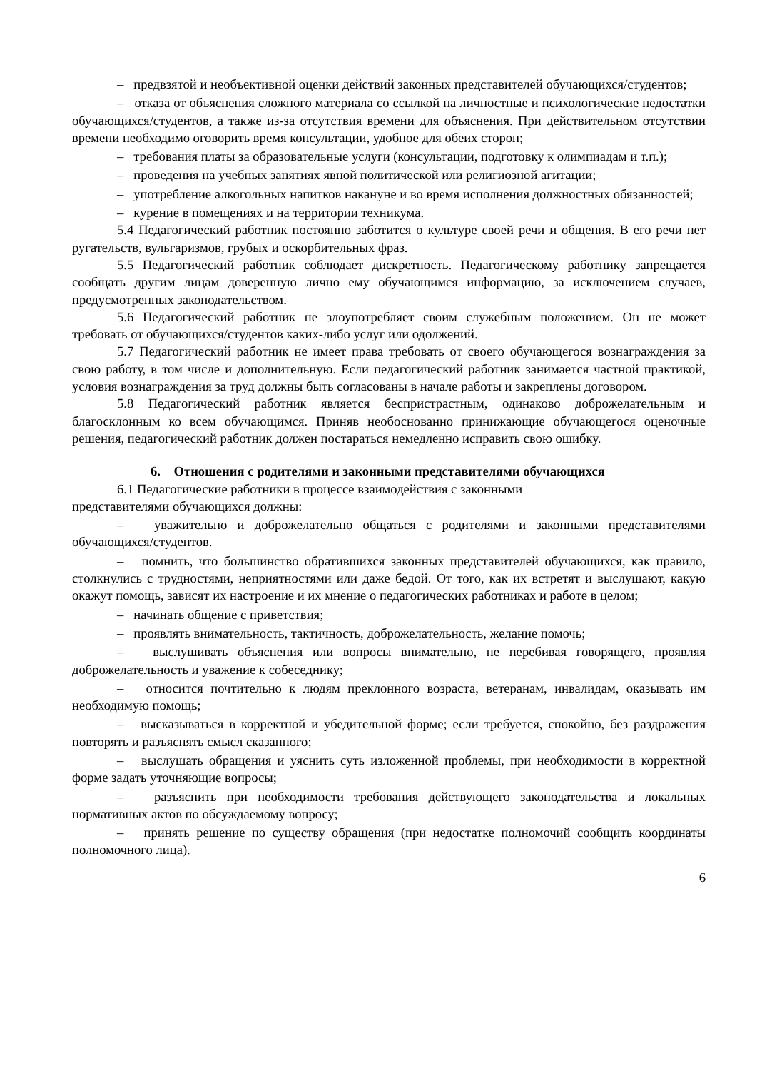– предвзятой и необъективной оценки действий законных представителей обучающихся/студентов;
– отказа от объяснения сложного материала со ссылкой на личностные и психологические недостатки обучающихся/студентов, а также из-за отсутствия времени для объяснения. При действительном отсутствии времени необходимо оговорить время консультации, удобное для обеих сторон;
– требования платы за образовательные услуги (консультации, подготовку к олимпиадам и т.п.);
– проведения на учебных занятиях явной политической или религиозной агитации;
– употребление алкогольных напитков накануне и во время исполнения должностных обязанностей;
– курение в помещениях и на территории техникума.
5.4 Педагогический работник постоянно заботится о культуре своей речи и общения. В его речи нет ругательств, вульгаризмов, грубых и оскорбительных фраз.
5.5 Педагогический работник соблюдает дискретность. Педагогическому работнику запрещается сообщать другим лицам доверенную лично ему обучающимся информацию, за исключением случаев, предусмотренных законодательством.
5.6 Педагогический работник не злоупотребляет своим служебным положением. Он не может требовать от обучающихся/студентов каких-либо услуг или одолжений.
5.7 Педагогический работник не имеет права требовать от своего обучающегося вознаграждения за свою работу, в том числе и дополнительную. Если педагогический работник занимается частной практикой, условия вознаграждения за труд должны быть согласованы в начале работы и закреплены договором.
5.8 Педагогический работник является беспристрастным, одинаково доброжелательным и благосклонным ко всем обучающимся. Приняв необоснованно принижающие обучающегося оценочные решения, педагогический работник должен постараться немедленно исправить свою ошибку.
6. Отношения с родителями и законными представителями обучающихся
6.1 Педагогические работники в процессе взаимодействия с законными
представителями обучающихся должны:
– уважительно и доброжелательно общаться с родителями и законными представителями обучающихся/студентов.
– помнить, что большинство обратившихся законных представителей обучающихся, как правило, столкнулись с трудностями, неприятностями или даже бедой. От того, как их встретят и выслушают, какую окажут помощь, зависят их настроение и их мнение о педагогических работниках и работе в целом;
– начинать общение с приветствия;
– проявлять внимательность, тактичность, доброжелательность, желание помочь;
– выслушивать объяснения или вопросы внимательно, не перебивая говорящего, проявляя доброжелательность и уважение к собеседнику;
– относится почтительно к людям преклонного возраста, ветеранам, инвалидам, оказывать им необходимую помощь;
– высказываться в корректной и убедительной форме; если требуется, спокойно, без раздражения повторять и разъяснять смысл сказанного;
– выслушать обращения и уяснить суть изложенной проблемы, при необходимости в корректной форме задать уточняющие вопросы;
– разъяснить при необходимости требования действующего законодательства и локальных нормативных актов по обсуждаемому вопросу;
– принять решение по существу обращения (при недостатке полномочий сообщить координаты полномочного лица).
6